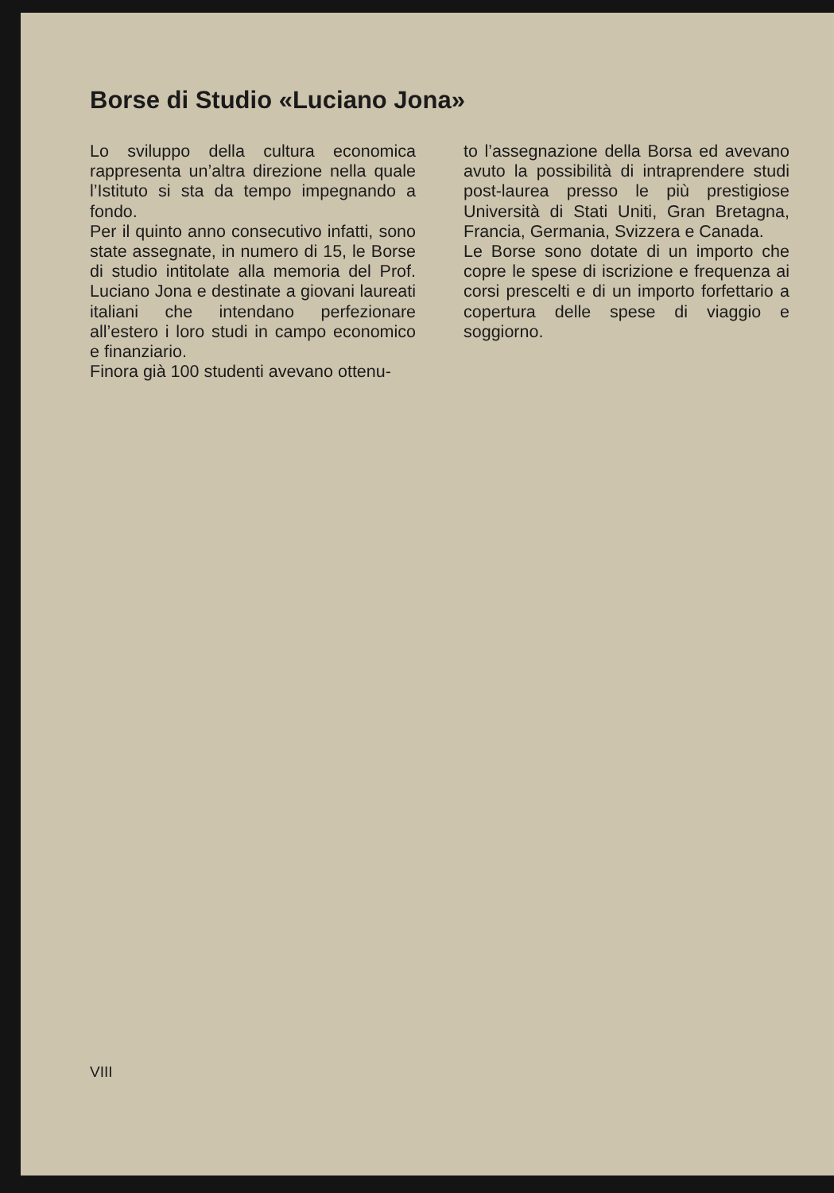Borse di Studio «Luciano Jona»
Lo sviluppo della cultura economica rappresenta un’altra direzione nella quale l’Istituto si sta da tempo impegnando a fondo.
Per il quinto anno consecutivo infatti, sono state assegnate, in numero di 15, le Borse di studio intitolate alla memoria del Prof. Luciano Jona e destinate a giovani laureati italiani che intendano perfezionare all’estero i loro studi in campo economico e finanziario.
Finora già 100 studenti avevano ottenu-
to l’assegnazione della Borsa ed avevano avuto la possibilità di intraprendere studi post-laurea presso le più prestigiose Università di Stati Uniti, Gran Bretagna, Francia, Germania, Svizzera e Canada.
Le Borse sono dotate di un importo che copre le spese di iscrizione e frequenza ai corsi prescelti e di un importo forfettario a copertura delle spese di viaggio e soggiorno.
VIII